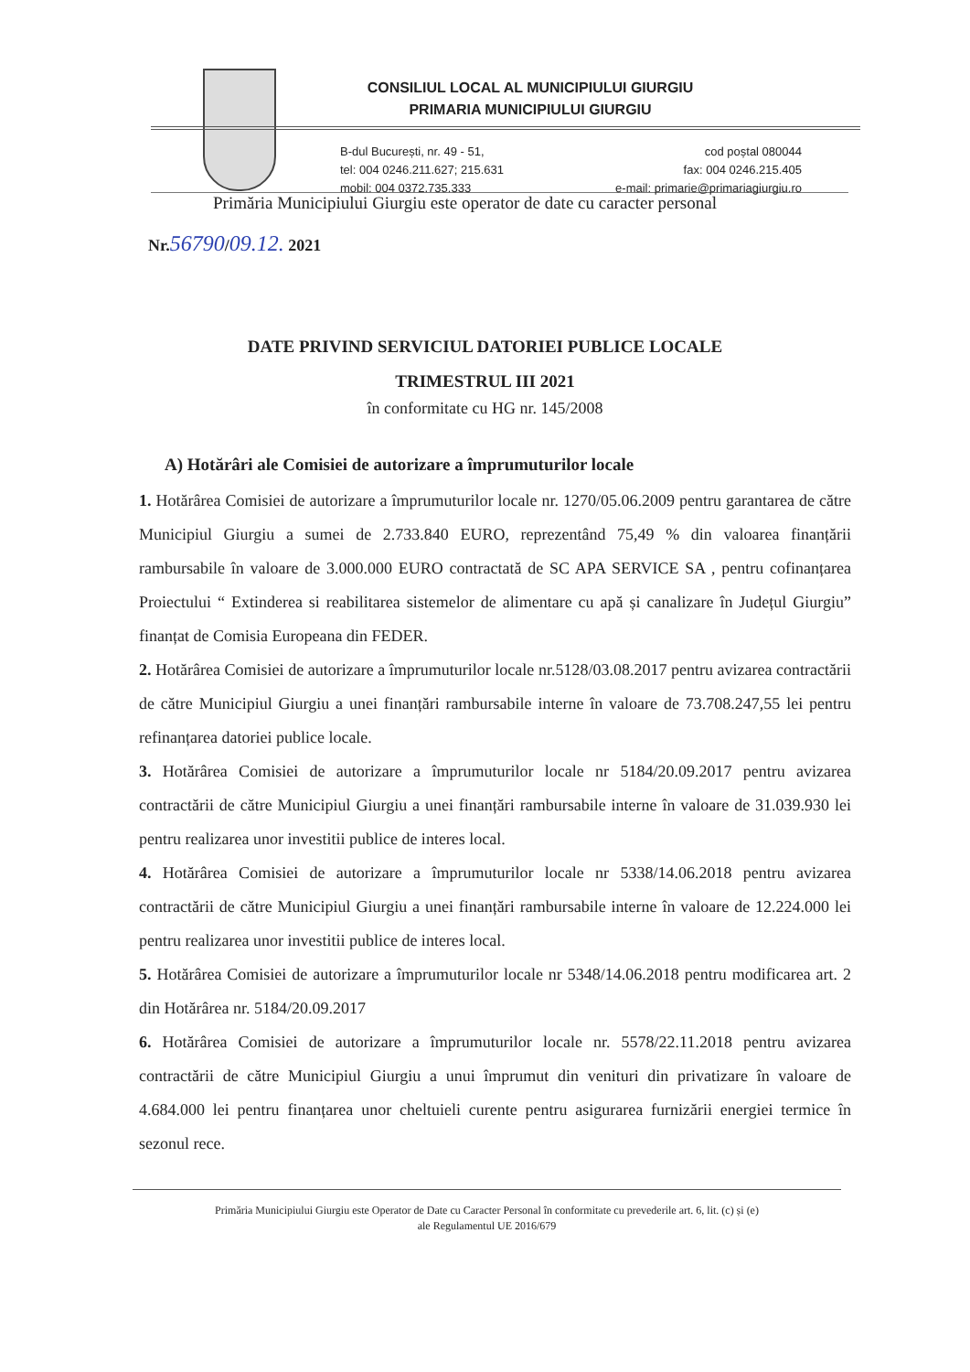CONSILIUL LOCAL AL MUNICIPIULUI GIURGIU
PRIMARIA MUNICIPIULUI GIURGIU
B-dul București, nr. 49 - 51,
tel: 004 0246.211.627; 215.631
mobil: 004 0372.735.333
cod poștal 080044
fax: 004 0246.215.405
e-mail: primarie@primariagiurgiu.ro
Primăria Municipiului Giurgiu este operator de date cu caracter personal
Nr.56790/09.12. 2021
DATE PRIVIND SERVICIUL DATORIEI PUBLICE LOCALE
TRIMESTRUL III 2021
în conformitate cu HG nr. 145/2008
A) Hotărâri ale Comisiei de autorizare a împrumuturilor locale
1. Hotărârea Comisiei de autorizare a împrumuturilor locale nr. 1270/05.06.2009 pentru garantarea de către Municipiul Giurgiu a sumei de 2.733.840 EURO, reprezentând 75,49 % din valoarea finanțării rambursabile în valoare de 3.000.000 EURO contractată de SC APA SERVICE SA , pentru cofinanțarea Proiectului “ Extinderea si reabilitarea sistemelor de alimentare cu apă și canalizare în Județul Giurgiu” finanțat de Comisia Europeana din FEDER.
2. Hotărârea Comisiei de autorizare a împrumuturilor locale nr.5128/03.08.2017 pentru avizarea contractării de către Municipiul Giurgiu a unei finanțări rambursabile interne în valoare de 73.708.247,55 lei pentru refinanțarea datoriei publice locale.
3. Hotărârea Comisiei de autorizare a împrumuturilor locale nr 5184/20.09.2017 pentru avizarea contractării de către Municipiul Giurgiu a unei finanțări rambursabile interne în valoare de 31.039.930 lei pentru realizarea unor investitii publice de interes local.
4. Hotărârea Comisiei de autorizare a împrumuturilor locale nr 5338/14.06.2018 pentru avizarea contractării de către Municipiul Giurgiu a unei finanțări rambursabile interne în valoare de 12.224.000 lei pentru realizarea unor investitii publice de interes local.
5. Hotărârea Comisiei de autorizare a împrumuturilor locale nr 5348/14.06.2018 pentru modificarea art. 2 din Hotărârea nr. 5184/20.09.2017
6. Hotărârea Comisiei de autorizare a împrumuturilor locale nr. 5578/22.11.2018 pentru avizarea contractării de către Municipiul Giurgiu a unui împrumut din venituri din privatizare în valoare de 4.684.000 lei pentru finanțarea unor cheltuieli curente pentru asigurarea furnizării energiei termice în sezonul rece.
Primăria Municipiului Giurgiu este Operator de Date cu Caracter Personal în conformitate cu prevederile art. 6, lit. (c) și (e)
ale Regulamentul UE 2016/679